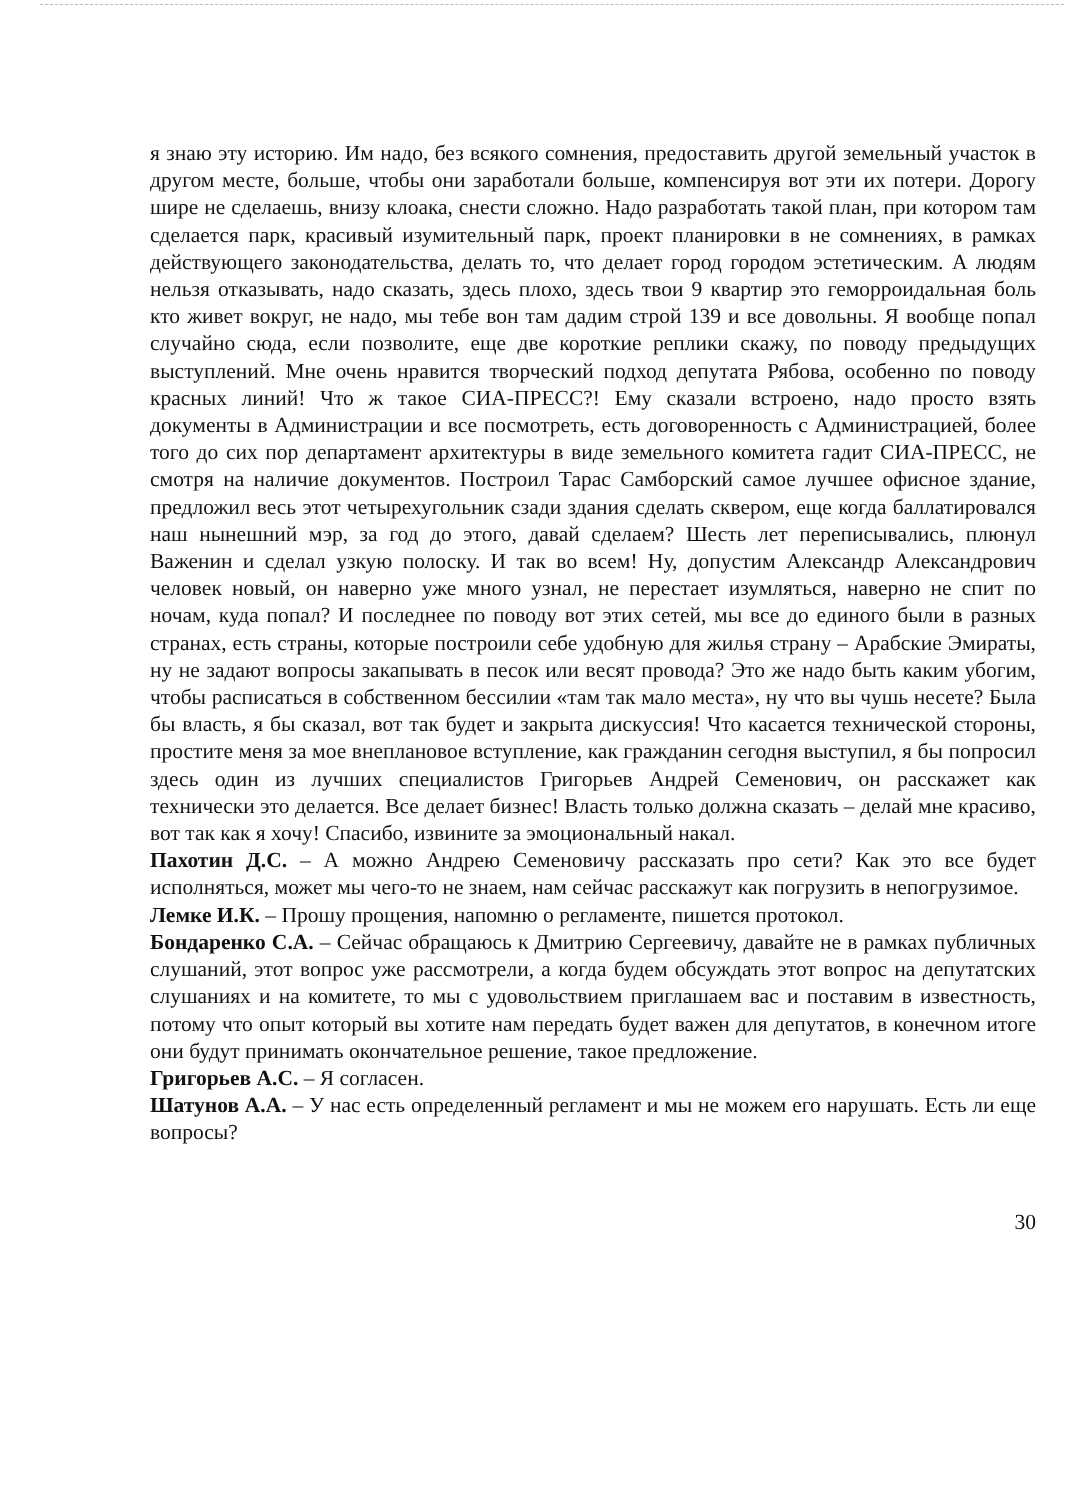я знаю эту историю. Им надо, без всякого сомнения, предоставить другой земельный участок в другом месте, больше, чтобы они заработали больше, компенсируя вот эти их потери. Дорогу шире не сделаешь, внизу клоака, снести сложно. Надо разработать такой план, при котором там сделается парк, красивый изумительный парк, проект планировки в не сомнениях, в рамках действующего законодательства, делать то, что делает город городом эстетическим. А людям нельзя отказывать, надо сказать, здесь плохо, здесь твои 9 квартир это геморроидальная боль кто живет вокруг, не надо, мы тебе вон там дадим строй 139 и все довольны. Я вообще попал случайно сюда, если позволите, еще две короткие реплики скажу, по поводу предыдущих выступлений. Мне очень нравится творческий подход депутата Рябова, особенно по поводу красных линий! Что ж такое СИА-ПРЕСС?! Ему сказали встроено, надо просто взять документы в Администрации и все посмотреть, есть договоренность с Администрацией, более того до сих пор департамент архитектуры в виде земельного комитета гадит СИА-ПРЕСС, не смотря на наличие документов. Построил Тарас Самборский самое лучшее офисное здание, предложил весь этот четырехугольник сзади здания сделать сквером, еще когда баллатировался наш нынешний мэр, за год до этого, давай сделаем? Шесть лет переписывались, плюнул Важенин и сделал узкую полоску. И так во всем! Ну, допустим Александр Александрович человек новый, он наверно уже много узнал, не перестает изумляться, наверно не спит по ночам, куда попал? И последнее по поводу вот этих сетей, мы все до единого были в разных странах, есть страны, которые построили себе удобную для жилья страну – Арабские Эмираты, ну не задают вопросы закапывать в песок или весят провода? Это же надо быть каким убогим, чтобы расписаться в собственном бессилии «там так мало места», ну что вы чушь несете? Была бы власть, я бы сказал, вот так будет и закрыта дискуссия! Что касается технической стороны, простите меня за мое внеплановое вступление, как гражданин сегодня выступил, я бы попросил здесь один из лучших специалистов Григорьев Андрей Семенович, он расскажет как технически это делается. Все делает бизнес! Власть только должна сказать – делай мне красиво, вот так как я хочу! Спасибо, извините за эмоциональный накал.
Пахотин Д.С. – А можно Андрею Семеновичу рассказать про сети? Как это все будет исполняться, может мы чего-то не знаем, нам сейчас расскажут как погрузить в непогрузимое.
Лемке И.К. – Прошу прощения, напомню о регламенте, пишется протокол.
Бондаренко С.А. – Сейчас обращаюсь к Дмитрию Сергеевичу, давайте не в рамках публичных слушаний, этот вопрос уже рассмотрели, а когда будем обсуждать этот вопрос на депутатских слушаниях и на комитете, то мы с удовольствием приглашаем вас и поставим в известность, потому что опыт который вы хотите нам передать будет важен для депутатов, в конечном итоге они будут принимать окончательное решение, такое предложение.
Григорьев А.С. – Я согласен.
Шатунов А.А. – У нас есть определенный регламент и мы не можем его нарушать. Есть ли еще вопросы?
30